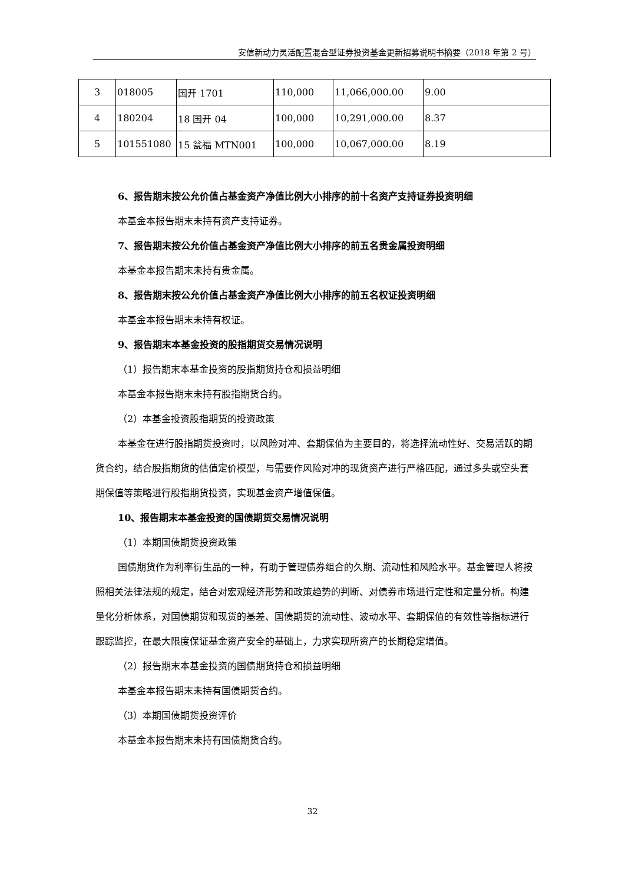安信新动力灵活配置混合型证券投资基金更新招募说明书摘要（2018 年第 2 号）
| 3 | 018005 | 国开 1701 | 110,000 | 11,066,000.00 | 9.00 |
| 4 | 180204 | 18 国开 04 | 100,000 | 10,291,000.00 | 8.37 |
| 5 | 101551080 | 15 瓮福 MTN001 | 100,000 | 10,067,000.00 | 8.19 |
6、报告期末按公允价值占基金资产净值比例大小排序的前十名资产支持证券投资明细
本基金本报告期末未持有资产支持证券。
7、报告期末按公允价值占基金资产净值比例大小排序的前五名贵金属投资明细
本基金本报告期末未持有贵金属。
8、报告期末按公允价值占基金资产净值比例大小排序的前五名权证投资明细
本基金本报告期末未持有权证。
9、报告期末本基金投资的股指期货交易情况说明
（1）报告期末本基金投资的股指期货持仓和损益明细
本基金本报告期末未持有股指期货合约。
（2）本基金投资股指期货的投资政策
本基金在进行股指期货投资时，以风险对冲、套期保值为主要目的，将选择流动性好、交易活跃的期货合约，结合股指期货的估值定价模型，与需要作风险对冲的现货资产进行严格匹配，通过多头或空头套期保值等策略进行股指期货投资，实现基金资产增值保值。
10、报告期末本基金投资的国债期货交易情况说明
（1）本期国债期货投资政策
国债期货作为利率衍生品的一种，有助于管理债券组合的久期、流动性和风险水平。基金管理人将按照相关法律法规的规定，结合对宏观经济形势和政策趋势的判断、对债券市场进行定性和定量分析。构建量化分析体系，对国债期货和现货的基差、国债期货的流动性、波动水平、套期保值的有效性等指标进行跟踪监控，在最大限度保证基金资产安全的基础上，力求实现所资产的长期稳定增值。
（2）报告期末本基金投资的国债期货持仓和损益明细
本基金本报告期末未持有国债期货合约。
（3）本期国债期货投资评价
本基金本报告期末未持有国债期货合约。
32